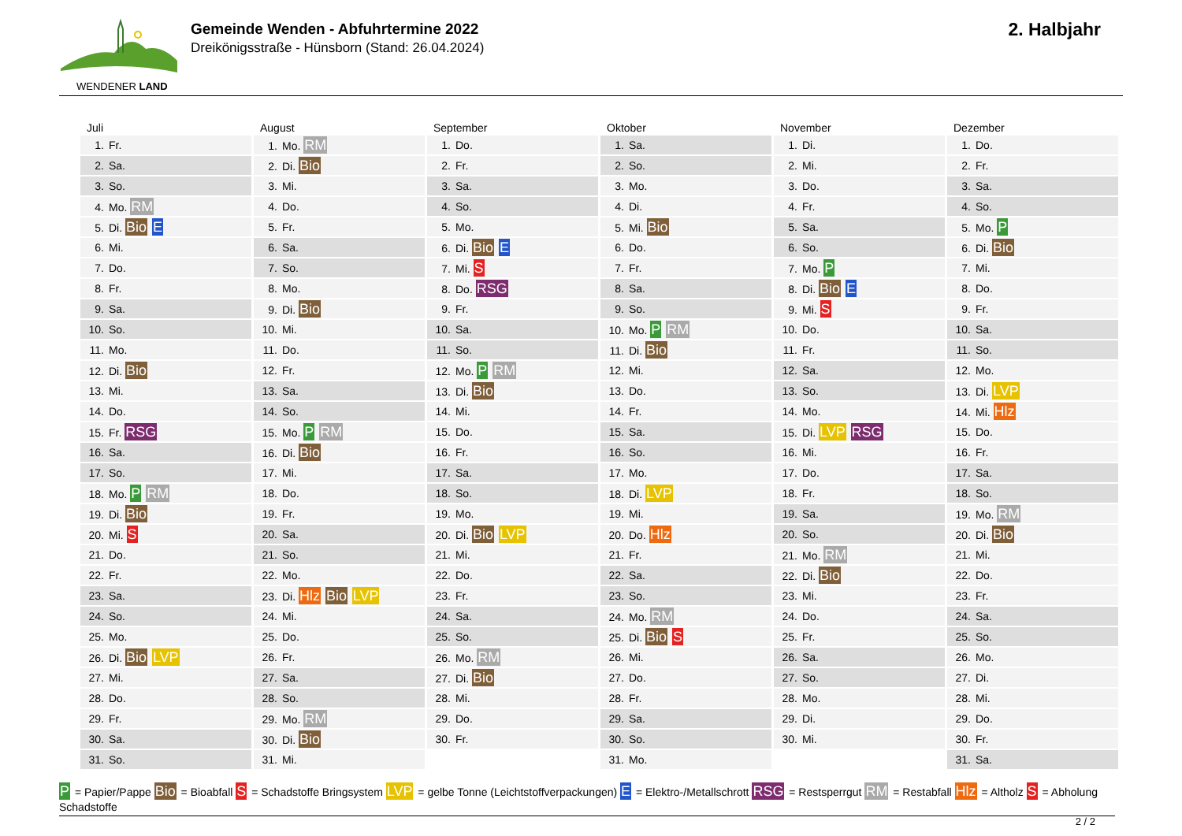WENDENER LAND
Gemeinde Wenden - Abfuhrtermine 2022
Dreikönigsstraße - Hünsborn (Stand: 26.04.2024)
2. Halbjahr
Juli
| 1. Fr. |
| 2. Sa. |
| 3. So. |
| 4. Mo. RM |
| 5. Di. Bio E |
| 6. Mi. |
| 7. Do. |
| 8. Fr. |
| 9. Sa. |
| 10. So. |
| 11. Mo. |
| 12. Di. Bio |
| 13. Mi. |
| 14. Do. |
| 15. Fr. RSG |
| 16. Sa. |
| 17. So. |
| 18. Mo. P RM |
| 19. Di. Bio |
| 20. Mi. S |
| 21. Do. |
| 22. Fr. |
| 23. Sa. |
| 24. So. |
| 25. Mo. |
| 26. Di. Bio LVP |
| 27. Mi. |
| 28. Do. |
| 29. Fr. |
| 30. Sa. |
| 31. So. |
August
| 1. Mo. RM |
| 2. Di. Bio |
| 3. Mi. |
| 4. Do. |
| 5. Fr. |
| 6. Sa. |
| 7. So. |
| 8. Mo. |
| 9. Di. Bio |
| 10. Mi. |
| 11. Do. |
| 12. Fr. |
| 13. Sa. |
| 14. So. |
| 15. Mo. P RM |
| 16. Di. Bio |
| 17. Mi. |
| 18. Do. |
| 19. Fr. |
| 20. Sa. |
| 21. So. |
| 22. Mo. |
| 23. Di. Hlz Bio LVP |
| 24. Mi. |
| 25. Do. |
| 26. Fr. |
| 27. Sa. |
| 28. So. |
| 29. Mo. RM |
| 30. Di. Bio |
| 31. Mi. |
September
| 1. Do. |
| 2. Fr. |
| 3. Sa. |
| 4. So. |
| 5. Mo. |
| 6. Di. Bio E |
| 7. Mi. S |
| 8. Do. RSG |
| 9. Fr. |
| 10. Sa. |
| 11. So. |
| 12. Mo. P RM |
| 13. Di. Bio |
| 14. Mi. |
| 15. Do. |
| 16. Fr. |
| 17. Sa. |
| 18. So. |
| 19. Mo. |
| 20. Di. Bio LVP |
| 21. Mi. |
| 22. Do. |
| 23. Fr. |
| 24. Sa. |
| 25. So. |
| 26. Mo. RM |
| 27. Di. Bio |
| 28. Mi. |
| 29. Do. |
| 30. Fr. |
Oktober
| 1. Sa. |
| 2. So. |
| 3. Mo. |
| 4. Di. |
| 5. Mi. Bio |
| 6. Do. |
| 7. Fr. |
| 8. Sa. |
| 9. So. |
| 10. Mo. P RM |
| 11. Di. Bio |
| 12. Mi. |
| 13. Do. |
| 14. Fr. |
| 15. Sa. |
| 16. So. |
| 17. Mo. |
| 18. Di. LVP |
| 19. Mi. |
| 20. Do. Hlz |
| 21. Fr. |
| 22. Sa. |
| 23. So. |
| 24. Mo. RM |
| 25. Di. Bio S |
| 26. Mi. |
| 27. Do. |
| 28. Fr. |
| 29. Sa. |
| 30. So. |
| 31. Mo. |
November
| 1. Di. |
| 2. Mi. |
| 3. Do. |
| 4. Fr. |
| 5. Sa. |
| 6. So. |
| 7. Mo. P |
| 8. Di. Bio E |
| 9. Mi. S |
| 10. Do. |
| 11. Fr. |
| 12. Sa. |
| 13. So. |
| 14. Mo. |
| 15. Di. LVP RSG |
| 16. Mi. |
| 17. Do. |
| 18. Fr. |
| 19. Sa. |
| 20. So. |
| 21. Mo. RM |
| 22. Di. Bio |
| 23. Mi. |
| 24. Do. |
| 25. Fr. |
| 26. Sa. |
| 27. So. |
| 28. Mo. |
| 29. Di. |
| 30. Mi. |
Dezember
| 1. Do. |
| 2. Fr. |
| 3. Sa. |
| 4. So. |
| 5. Mo. P |
| 6. Di. Bio |
| 7. Mi. |
| 8. Do. |
| 9. Fr. |
| 10. Sa. |
| 11. So. |
| 12. Mo. |
| 13. Di. LVP |
| 14. Mi. Hlz |
| 15. Do. |
| 16. Fr. |
| 17. Sa. |
| 18. So. |
| 19. Mo. RM |
| 20. Di. Bio |
| 21. Mi. |
| 22. Do. |
| 23. Fr. |
| 24. Sa. |
| 25. So. |
| 26. Mo. |
| 27. Di. |
| 28. Mi. |
| 29. Do. |
| 30. Fr. |
| 31. Sa. |
P = Papier/Pappe Bio = Bioabfall S = Schadstoffe Bringsystem LVP = gelbe Tonne (Leichtstoffverpackungen) E = Elektro-/Metallschrott RSG = Restsperrgut RM = Restabfall Hlz = Altholz S = Abholung Schadstoffe
2 / 2